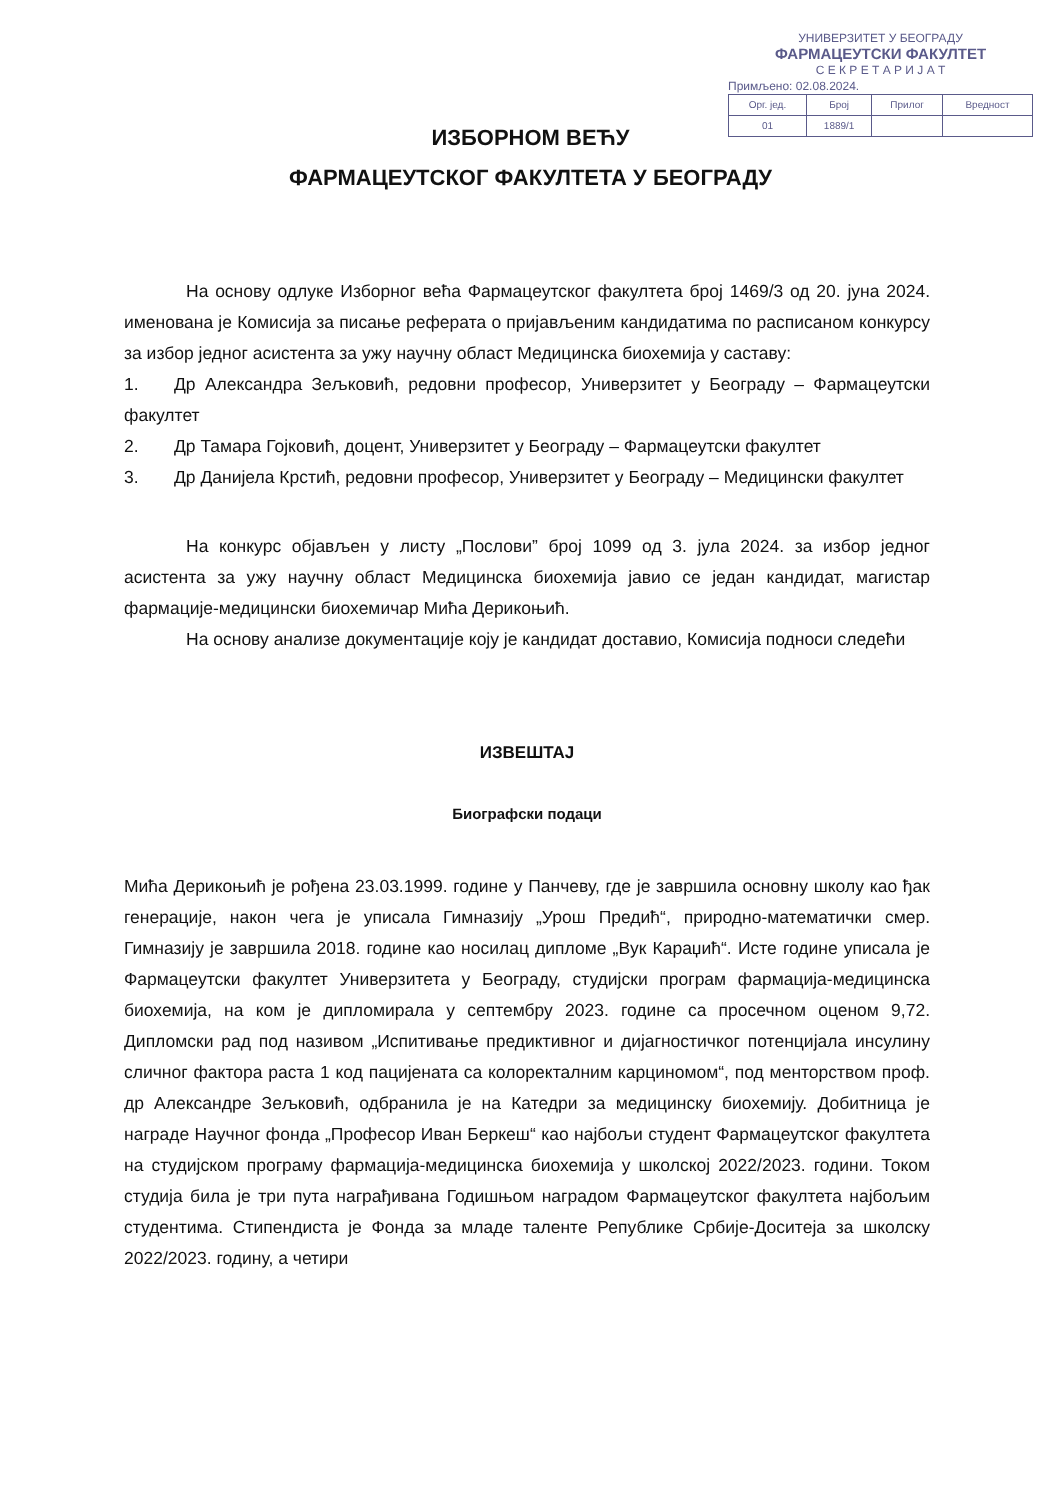УНИВЕРЗИТЕТ У БЕОГРАДУ
ФАРМАЦЕУТСКИ ФАКУЛТЕТ
С Е К Р Е Т А Р И Ј А Т
Примљено: 02.08.2024.
| Орг. јед. | Број | Прилог | Вредност |
| 01 | 1889/1 | | |
ИЗБОРНОМ ВЕЋУ
ФАРМАЦЕУТСКОГ ФАКУЛТЕТА У БЕОГРАДУ
На основу одлуке Изборног већа Фармацеутског факултета број 1469/3 од 20. јуна 2024. именована је Комисија за писање реферата о пријављеним кандидатима по расписаном конкурсу за избор једног асистента за ужу научну област Медицинска биохемија у саставу:
1. Др Александра Зељковић, редовни професор, Универзитет у Београду – Фармацеутски факултет
2. Др Тамара Гојковић, доцент, Универзитет у Београду – Фармацеутски факултет
3. Др Данијела Крстић, редовни професор, Универзитет у Београду – Медицински факултет
На конкурс објављен у листу „Послови” број 1099 од 3. јула 2024. за избор једног асистента за ужу научну област Медицинска биохемија јавио се један кандидат, магистар фармације-медицински биохемичар Мића Дерикоњић.
На основу анализе документације коју је кандидат доставио, Комисија подноси следећи
ИЗВЕШТАЈ
Биографски подаци
Мића Дерикоњић је рођена 23.03.1999. године у Панчеву, где је завршила основну школу као ђак генерације, након чега је уписала Гимназију „Урош Предић“, природно-математички смер. Гимназију је завршила 2018. године као носилац дипломе „Вук Караџић“. Исте године уписала је Фармацеутски факултет Универзитета у Београду, студијски програм фармација-медицинска биохемија, на ком је дипломирала у септембру 2023. године са просечном оценом 9,72. Дипломски рад под називом „Испитивање предиктивног и дијагностичког потенцијала инсулину сличног фактора раста 1 код пацијената са колоректалним карциномом“, под менторством проф. др Александре Зељковић, одбранила је на Катедри за медицинску биохемију. Добитница је награде Научног фонда „Професор Иван Беркеш“ као најбољи студент Фармацеутског факултета на студијском програму фармација-медицинска биохемија у школској 2022/2023. години. Током студија била је три пута награђивана Годишњом наградом Фармацеутског факултета најбољим студентима. Стипендиста је Фонда за младе таленте Републике Србије-Доситеја за школску 2022/2023. годину, а четири